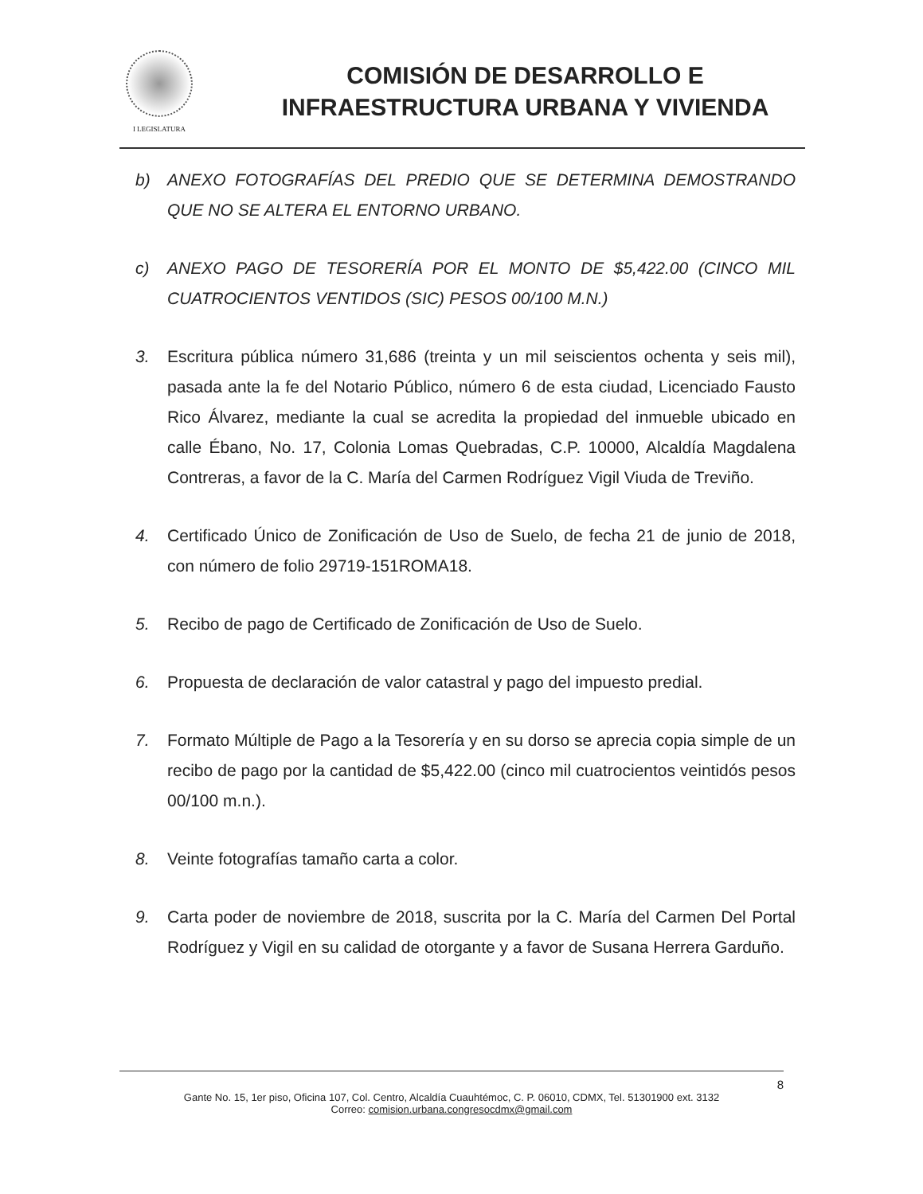I LEGISLATURA
COMISIÓN DE DESARROLLO E
INFRAESTRUCTURA URBANA Y VIVIENDA
b) ANEXO FOTOGRAFÍAS DEL PREDIO QUE SE DETERMINA DEMOSTRANDO QUE NO SE ALTERA EL ENTORNO URBANO.
c) ANEXO PAGO DE TESORERÍA POR EL MONTO DE $5,422.00 (CINCO MIL CUATROCIENTOS VENTIDOS (SIC) PESOS 00/100 M.N.)
3. Escritura pública número 31,686 (treinta y un mil seiscientos ochenta y seis mil), pasada ante la fe del Notario Público, número 6 de esta ciudad, Licenciado Fausto Rico Álvarez, mediante la cual se acredita la propiedad del inmueble ubicado en calle Ébano, No. 17, Colonia Lomas Quebradas, C.P. 10000, Alcaldía Magdalena Contreras, a favor de la C. María del Carmen Rodríguez Vigil Viuda de Treviño.
4. Certificado Único de Zonificación de Uso de Suelo, de fecha 21 de junio de 2018, con número de folio 29719-151ROMA18.
5. Recibo de pago de Certificado de Zonificación de Uso de Suelo.
6. Propuesta de declaración de valor catastral y pago del impuesto predial.
7. Formato Múltiple de Pago a la Tesorería y en su dorso se aprecia copia simple de un recibo de pago por la cantidad de $5,422.00 (cinco mil cuatrocientos veintidós pesos 00/100 m.n.).
8. Veinte fotografías tamaño carta a color.
9. Carta poder de noviembre de 2018, suscrita por la C. María del Carmen Del Portal Rodríguez y Vigil en su calidad de otorgante y a favor de Susana Herrera Garduño.
8
Gante No. 15, 1er piso, Oficina 107, Col. Centro, Alcaldía Cuauhtémoc, C. P. 06010, CDMX, Tel. 51301900 ext. 3132
Correo: comision.urbana.congresocdmx@gmail.com